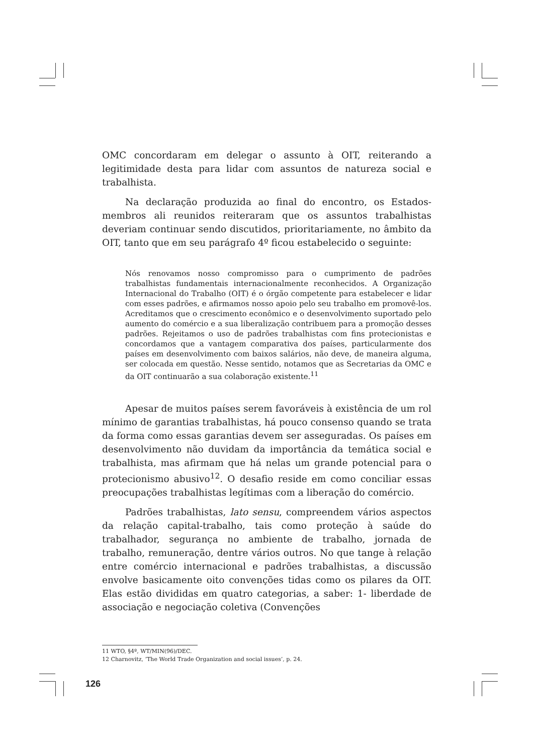OMC concordaram em delegar o assunto à OIT, reiterando a legitimidade desta para lidar com assuntos de natureza social e trabalhista.
Na declaração produzida ao final do encontro, os Estados-membros ali reunidos reiteraram que os assuntos trabalhistas deveriam continuar sendo discutidos, prioritariamente, no âmbito da OIT, tanto que em seu parágrafo 4º ficou estabelecido o seguinte:
Nós renovamos nosso compromisso para o cumprimento de padrões trabalhistas fundamentais internacionalmente reconhecidos. A Organização Internacional do Trabalho (OIT) é o órgão competente para estabelecer e lidar com esses padrões, e afirmamos nosso apoio pelo seu trabalho em promovê-los. Acreditamos que o crescimento econômico e o desenvolvimento suportado pelo aumento do comércio e a sua liberalização contribuem para a promoção desses padrões. Rejeitamos o uso de padrões trabalhistas com fins protecionistas e concordamos que a vantagem comparativa dos países, particularmente dos países em desenvolvimento com baixos salários, não deve, de maneira alguma, ser colocada em questão. Nesse sentido, notamos que as Secretarias da OMC e da OIT continuarão a sua colaboração existente.<sup>11</sup>
Apesar de muitos países serem favoráveis à existência de um rol mínimo de garantias trabalhistas, há pouco consenso quando se trata da forma como essas garantias devem ser asseguradas. Os países em desenvolvimento não duvidam da importância da temática social e trabalhista, mas afirmam que há nelas um grande potencial para o protecionismo abusivo<sup>12</sup>. O desafio reside em como conciliar essas preocupações trabalhistas legítimas com a liberação do comércio.
Padrões trabalhistas, lato sensu, compreendem vários aspectos da relação capital-trabalho, tais como proteção à saúde do trabalhador, segurança no ambiente de trabalho, jornada de trabalho, remuneração, dentre vários outros. No que tange à relação entre comércio internacional e padrões trabalhistas, a discussão envolve basicamente oito convenções tidas como os pilares da OIT. Elas estão divididas em quatro categorias, a saber: 1- liberdade de associação e negociação coletiva (Convenções
11 WTO, §4º, WT/MIN(96)/DEC.
12 Charnovitz, ‘The World Trade Organization and social issues’, p. 24.
126